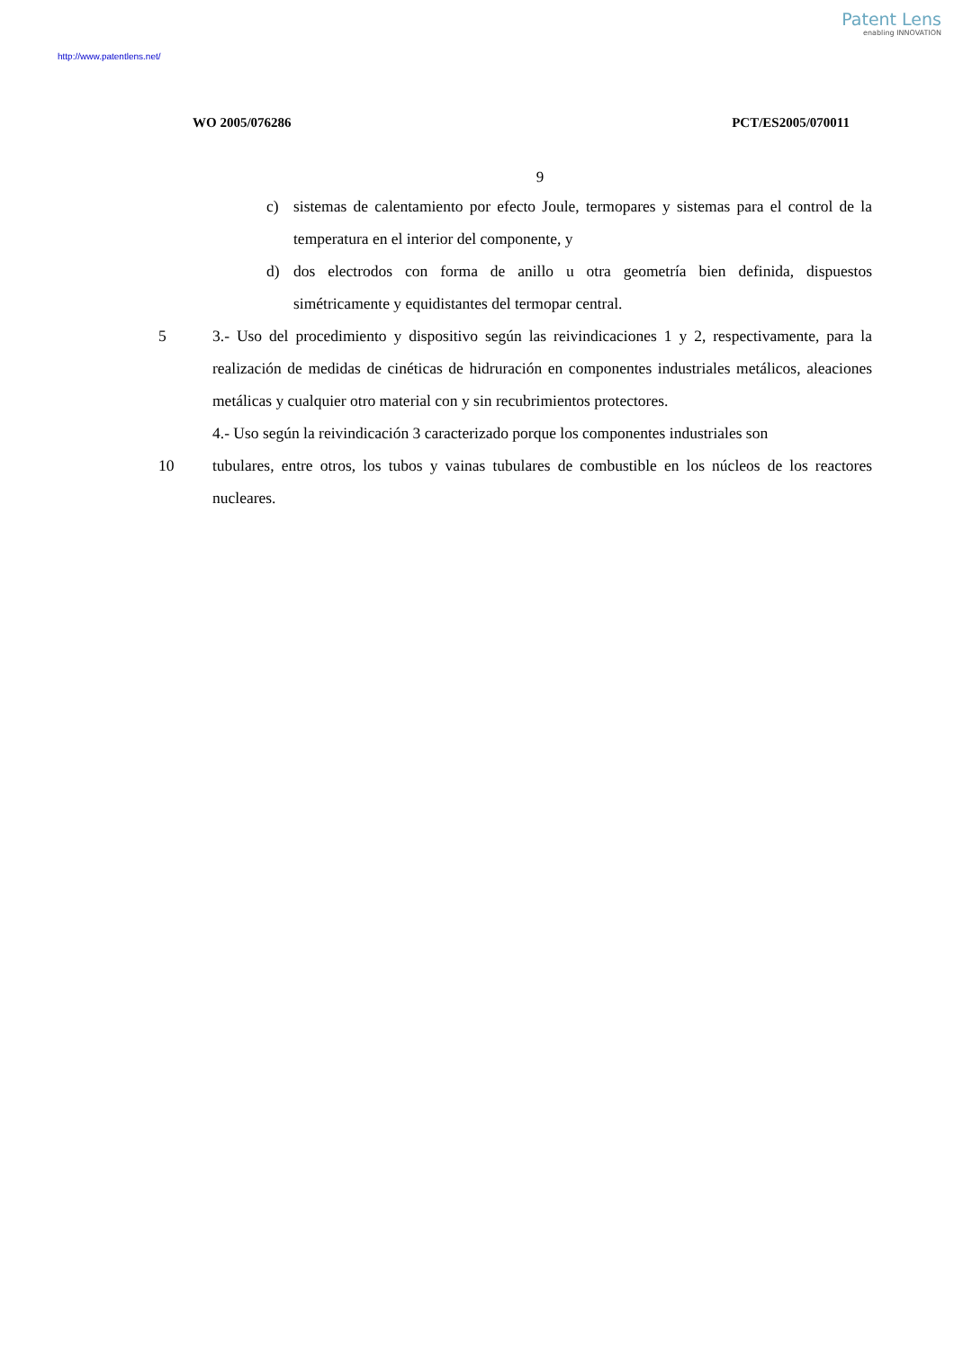Patent Lens
enabling INNOVATION
http://www.patentlens.net/
WO 2005/076286 PCT/ES2005/070011
9
c) sistemas de calentamiento por efecto Joule, termopares y sistemas para el control de la temperatura en el interior del componente, y
d) dos electrodos con forma de anillo u otra geometría bien definida, dispuestos simétricamente y equidistantes del termopar central.
5 3.- Uso del procedimiento y dispositivo según las reivindicaciones 1 y 2, respectivamente, para la realización de medidas de cinéticas de hidruración en componentes industriales metálicos, aleaciones metálicas y cualquier otro material con y sin recubrimientos protectores.
4.- Uso según la reivindicación 3 caracterizado porque los componentes industriales son
10 tubulares, entre otros, los tubos y vainas tubulares de combustible en los núcleos de los reactores nucleares.